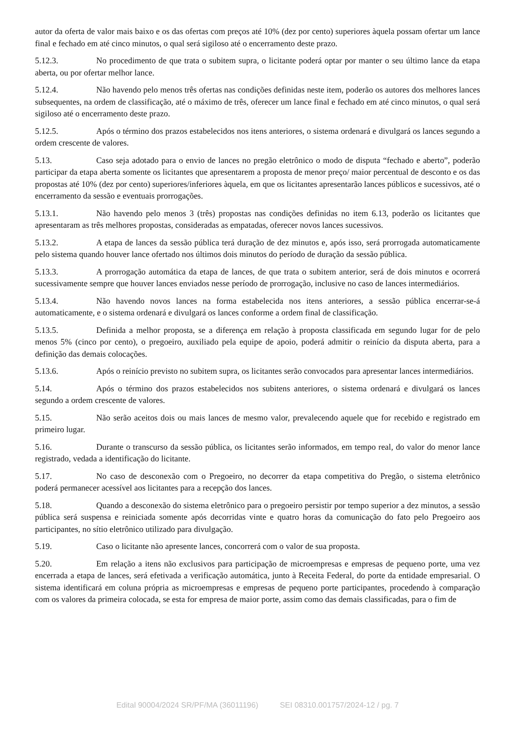autor da oferta de valor mais baixo e os das ofertas com preços até 10% (dez por cento) superiores àquela possam ofertar um lance final e fechado em até cinco minutos, o qual será sigiloso até o encerramento deste prazo.
5.12.3. No procedimento de que trata o subitem supra, o licitante poderá optar por manter o seu último lance da etapa aberta, ou por ofertar melhor lance.
5.12.4. Não havendo pelo menos três ofertas nas condições definidas neste item, poderão os autores dos melhores lances subsequentes, na ordem de classificação, até o máximo de três, oferecer um lance final e fechado em até cinco minutos, o qual será sigiloso até o encerramento deste prazo.
5.12.5. Após o término dos prazos estabelecidos nos itens anteriores, o sistema ordenará e divulgará os lances segundo a ordem crescente de valores.
5.13. Caso seja adotado para o envio de lances no pregão eletrônico o modo de disputa “fechado e aberto”, poderão participar da etapa aberta somente os licitantes que apresentarem a proposta de menor preço/ maior percentual de desconto e os das propostas até 10% (dez por cento) superiores/inferiores àquela, em que os licitantes apresentarão lances públicos e sucessivos, até o encerramento da sessão e eventuais prorrogações.
5.13.1. Não havendo pelo menos 3 (três) propostas nas condições definidas no item 6.13, poderão os licitantes que apresentaram as três melhores propostas, consideradas as empatadas, oferecer novos lances sucessivos.
5.13.2. A etapa de lances da sessão pública terá duração de dez minutos e, após isso, será prorrogada automaticamente pelo sistema quando houver lance ofertado nos últimos dois minutos do período de duração da sessão pública.
5.13.3. A prorrogação automática da etapa de lances, de que trata o subitem anterior, será de dois minutos e ocorrerá sucessivamente sempre que houver lances enviados nesse período de prorrogação, inclusive no caso de lances intermediários.
5.13.4. Não havendo novos lances na forma estabelecida nos itens anteriores, a sessão pública encerrar-se-á automaticamente, e o sistema ordenará e divulgará os lances conforme a ordem final de classificação.
5.13.5. Definida a melhor proposta, se a diferença em relação à proposta classificada em segundo lugar for de pelo menos 5% (cinco por cento), o pregoeiro, auxiliado pela equipe de apoio, poderá admitir o reinício da disputa aberta, para a definição das demais colocações.
5.13.6. Após o reinício previsto no subitem supra, os licitantes serão convocados para apresentar lances intermediários.
5.14. Após o término dos prazos estabelecidos nos subitens anteriores, o sistema ordenará e divulgará os lances segundo a ordem crescente de valores.
5.15. Não serão aceitos dois ou mais lances de mesmo valor, prevalecendo aquele que for recebido e registrado em primeiro lugar.
5.16. Durante o transcurso da sessão pública, os licitantes serão informados, em tempo real, do valor do menor lance registrado, vedada a identificação do licitante.
5.17. No caso de desconexão com o Pregoeiro, no decorrer da etapa competitiva do Pregão, o sistema eletrônico poderá permanecer acessível aos licitantes para a recepção dos lances.
5.18. Quando a desconexão do sistema eletrônico para o pregoeiro persistir por tempo superior a dez minutos, a sessão pública será suspensa e reiniciada somente após decorridas vinte e quatro horas da comunicação do fato pelo Pregoeiro aos participantes, no sítio eletrônico utilizado para divulgação.
5.19. Caso o licitante não apresente lances, concorrerá com o valor de sua proposta.
5.20. Em relação a itens não exclusivos para participação de microempresas e empresas de pequeno porte, uma vez encerrada a etapa de lances, será efetivada a verificação automática, junto à Receita Federal, do porte da entidade empresarial. O sistema identificará em coluna própria as microempresas e empresas de pequeno porte participantes, procedendo à comparação com os valores da primeira colocada, se esta for empresa de maior porte, assim como das demais classificadas, para o fim de
Edital 90004/2024 SR/PF/MA (36011196) SEI 08310.001757/2024-12 / pg. 7